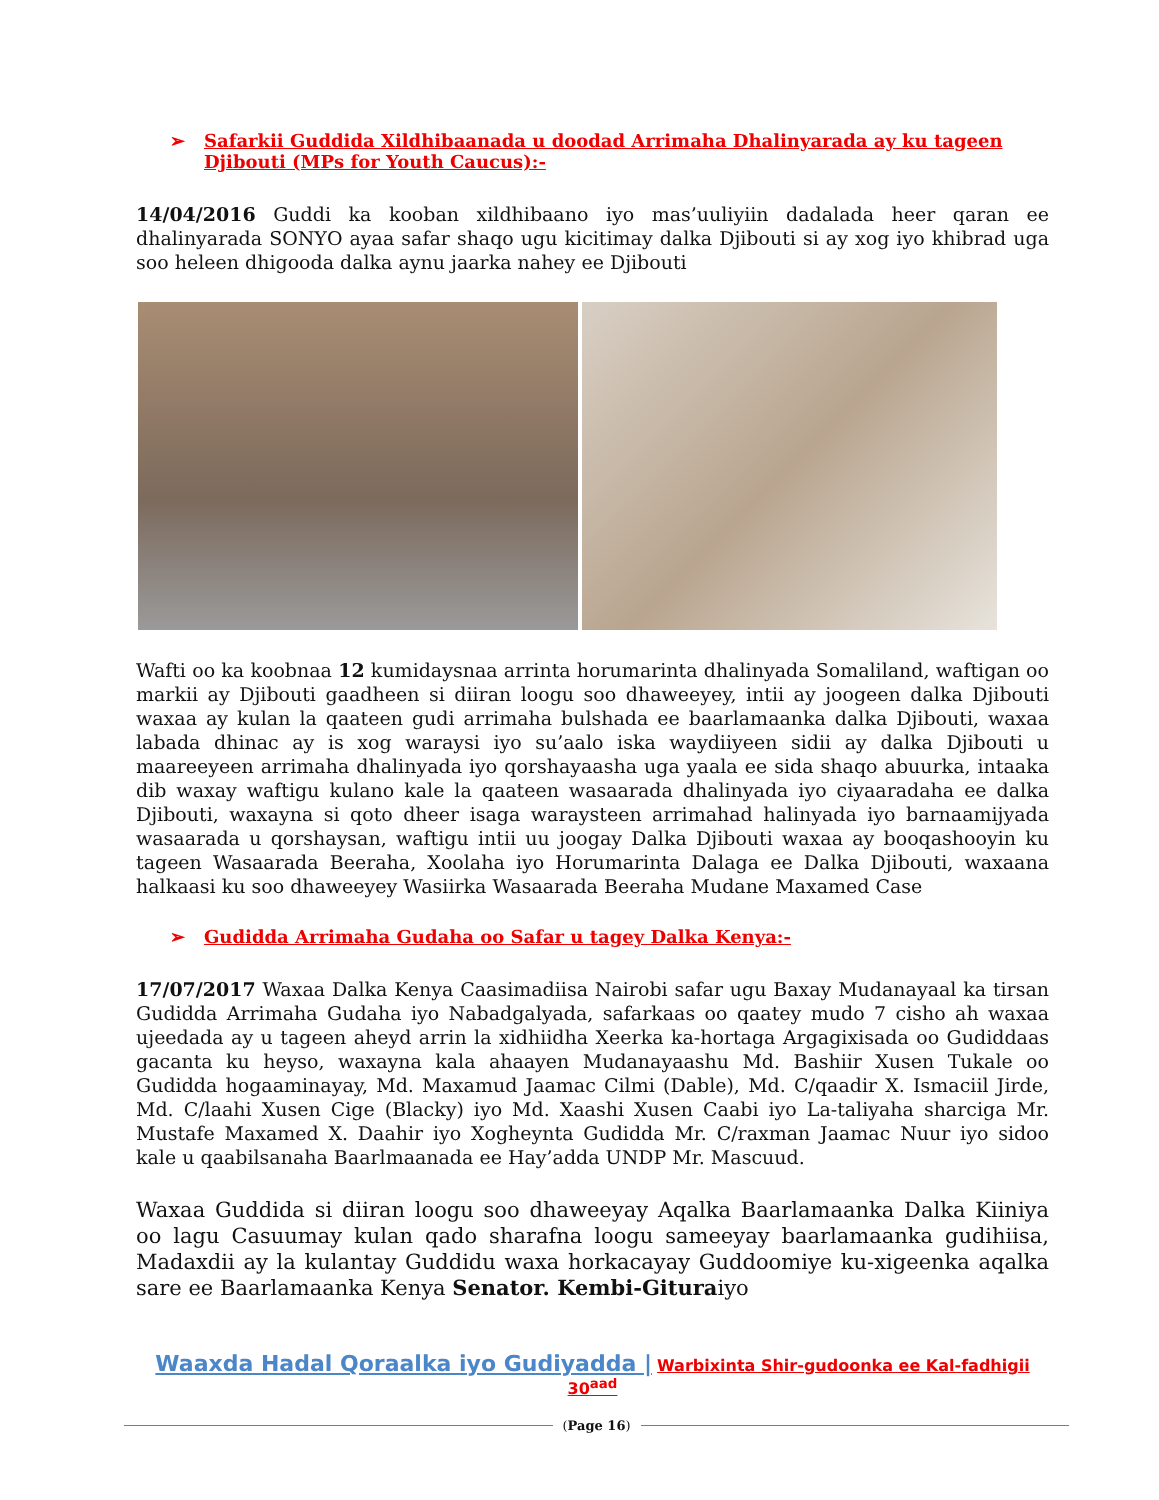➢ Safarkii Guddida Xildhibaanada u doodad Arrimaha Dhalinyarada ay ku tageen Djibouti (MPs for Youth Caucus):-
14/04/2016 Guddi ka kooban xildhibaano iyo mas’uuliyiin dadalada heer qaran ee dhalinyarada SONYO ayaa safar shaqo ugu kicitimay dalka Djibouti si ay xog iyo khibrad uga soo heleen dhigooda dalka aynu jaarka nahey ee Djibouti
Wafti oo ka koobnaa 12 kumidaysnaa arrinta horumarinta dhalinyada Somaliland, waftigan oo markii ay Djibouti gaadheen si diiran loogu soo dhaweeyey, intii ay joogeen dalka Djibouti waxaa ay kulan la qaateen gudi arrimaha bulshada ee baarlamaanka dalka Djibouti, waxaa labada dhinac ay is xog waraysi iyo su’aalo iska waydiiyeen sidii ay dalka Djibouti u maareeyeen arrimaha dhalinyada iyo qorshayaasha uga yaala ee sida shaqo abuurka, intaaka dib waxay waftigu kulano kale la qaateen wasaarada dhalinyada iyo ciyaaradaha ee dalka Djibouti, waxayna si qoto dheer isaga waraysteen arrimahad halinyada iyo barnaamijyada wasaarada u qorshaysan, waftigu intii uu joogay Dalka Djibouti waxaa ay booqashooyin ku tageen Wasaarada Beeraha, Xoolaha iyo Horumarinta Dalaga ee Dalka Djibouti, waxaana halkaasi ku soo dhaweeyey Wasiirka Wasaarada Beeraha Mudane Maxamed Case
➢ Gudidda Arrimaha Gudaha oo Safar u tagey Dalka Kenya:-
17/07/2017 Waxaa Dalka Kenya Caasimadiisa Nairobi safar ugu Baxay Mudanayaal ka tirsan Gudidda Arrimaha Gudaha iyo Nabadgalyada, safarkaas oo qaatey mudo 7 cisho ah waxaa ujeedada ay u tageen aheyd arrin la xidhiidha Xeerka ka-hortaga Argagixisada oo Gudiddaas gacanta ku heyso, waxayna kala ahaayen Mudanayaashu Md. Bashiir Xusen Tukale oo Gudidda hogaaminayay, Md. Maxamud Jaamac Cilmi (Dable), Md. C/qaadir X. Ismaciil Jirde, Md. C/laahi Xusen Cige (Blacky) iyo Md. Xaashi Xusen Caabi iyo La-taliyaha sharciga Mr. Mustafe Maxamed X. Daahir iyo Xogheynta Gudidda Mr. C/raxman Jaamac Nuur iyo sidoo kale u qaabilsanaha Baarlmaanada ee Hay’adda UNDP Mr. Mascuud.
Waxaa Guddida si diiran loogu soo dhaweeyay Aqalka Baarlamaanka Dalka Kiiniya oo lagu Casuumay kulan qado sharafna loogu sameeyay baarlamaanka gudihiisa, Madaxdii ay la kulantay Guddidu waxa horkacayay Guddoomiye ku-xigeenka aqalka sare ee Baarlamaanka Kenya Senator. Kembi-Gituraiyo
Waaxda Hadal Qoraalka iyo Gudiyadda | Warbixinta Shir-gudoonka ee Kal-fadhigii 30<sup>aad</sup>
(Page 16)